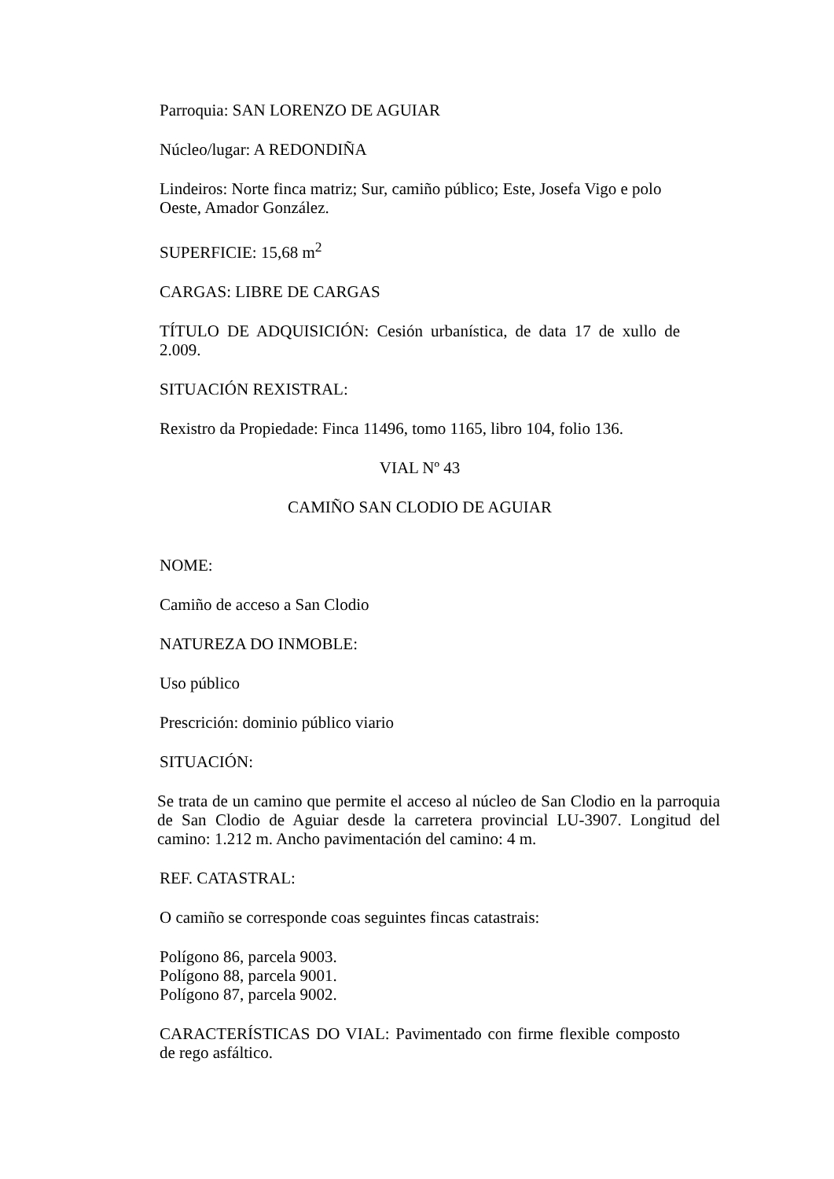Parroquia: SAN LORENZO DE AGUIAR
Núcleo/lugar: A REDONDIÑA
Lindeiros: Norte finca matriz; Sur, camiño público; Este, Josefa Vigo e polo Oeste, Amador González.
SUPERFICIE: 15,68 m<sup>2</sup>
CARGAS: LIBRE DE CARGAS
TÍTULO DE ADQUISICIÓN: Cesión urbanística, de data 17 de xullo de 2.009.
SITUACIÓN REXISTRAL:
Rexistro da Propiedade: Finca 11496, tomo 1165, libro 104, folio 136.
VIAL Nº 43
CAMIÑO SAN CLODIO DE AGUIAR
NOME:
Camiño de acceso a San Clodio
NATUREZA DO INMOBLE:
Uso público
Prescrición: dominio público viario
SITUACIÓN:
Se trata de un camino que permite el acceso al núcleo de San Clodio en la parroquia de San Clodio de Aguiar desde la carretera provincial LU-3907. Longitud del camino: 1.212 m. Ancho pavimentación del camino: 4 m.
REF. CATASTRAL:
O camiño se corresponde coas seguintes fincas catastrais:
Polígono 86, parcela 9003.
Polígono 88, parcela 9001.
Polígono 87, parcela 9002.
CARACTERÍSTICAS DO VIAL: Pavimentado con firme flexible composto de rego asfáltico.